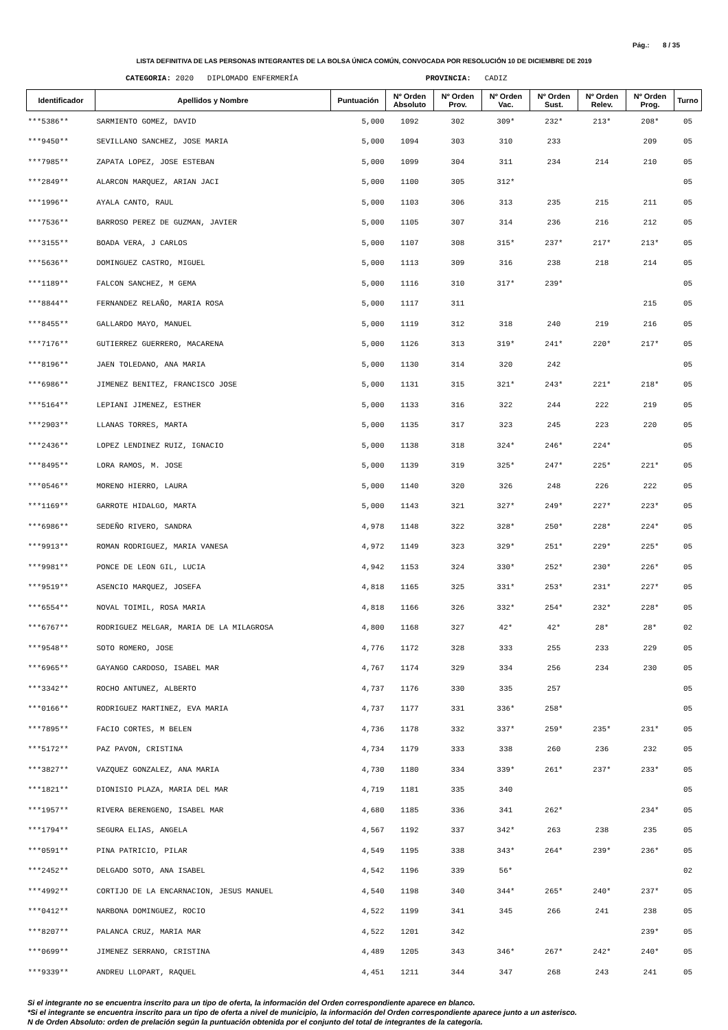Pág.: 8 / 35
LISTA DEFINITIVA DE LAS PERSONAS INTEGRANTES DE LA BOLSA ÚNICA COMÚN, CONVOCADA POR RESOLUCIÓN 10 DE DICIEMBRE DE 2019
CATEGORIA: 2020 DIPLOMADO ENFERMERÍA PROVINCIA: CADIZ
| Identificador | Apellidos y Nombre | Puntuación | Nº Orden Absoluto | Nº Orden Prov. | Nº Orden Vac. | Nº Orden Sust. | Nº Orden Relev. | Nº Orden Prog. | Turno |
| --- | --- | --- | --- | --- | --- | --- | --- | --- | --- |
| ***5386** | SARMIENTO GOMEZ, DAVID | 5,000 | 1092 | 302 | 309* | 232* | 213* | 208* | 05 |
| ***9450** | SEVILLANO SANCHEZ, JOSE MARIA | 5,000 | 1094 | 303 | 310 | 233 | | 209 | 05 |
| ***7985** | ZAPATA LOPEZ, JOSE ESTEBAN | 5,000 | 1099 | 304 | 311 | 234 | 214 | 210 | 05 |
| ***2849** | ALARCON MARQUEZ, ARIAN JACI | 5,000 | 1100 | 305 | 312* | | | | 05 |
| ***1996** | AYALA CANTO, RAUL | 5,000 | 1103 | 306 | 313 | 235 | 215 | 211 | 05 |
| ***7536** | BARROSO PEREZ DE GUZMAN, JAVIER | 5,000 | 1105 | 307 | 314 | 236 | 216 | 212 | 05 |
| ***3155** | BOADA VERA, J CARLOS | 5,000 | 1107 | 308 | 315* | 237* | 217* | 213* | 05 |
| ***5636** | DOMINGUEZ CASTRO, MIGUEL | 5,000 | 1113 | 309 | 316 | 238 | 218 | 214 | 05 |
| ***1189** | FALCON SANCHEZ, M GEMA | 5,000 | 1116 | 310 | 317* | 239* | | | 05 |
| ***8844** | FERNANDEZ RELAÑO, MARIA ROSA | 5,000 | 1117 | 311 | | | | 215 | 05 |
| ***8455** | GALLARDO MAYO, MANUEL | 5,000 | 1119 | 312 | 318 | 240 | 219 | 216 | 05 |
| ***7176** | GUTIERREZ GUERRERO, MACARENA | 5,000 | 1126 | 313 | 319* | 241* | 220* | 217* | 05 |
| ***8196** | JAEN TOLEDANO, ANA MARIA | 5,000 | 1130 | 314 | 320 | 242 | | | 05 |
| ***6986** | JIMENEZ BENITEZ, FRANCISCO JOSE | 5,000 | 1131 | 315 | 321* | 243* | 221* | 218* | 05 |
| ***5164** | LEPIANI JIMENEZ, ESTHER | 5,000 | 1133 | 316 | 322 | 244 | 222 | 219 | 05 |
| ***2903** | LLANAS TORRES, MARTA | 5,000 | 1135 | 317 | 323 | 245 | 223 | 220 | 05 |
| ***2436** | LOPEZ LENDINEZ RUIZ, IGNACIO | 5,000 | 1138 | 318 | 324* | 246* | 224* | | 05 |
| ***8495** | LORA RAMOS, M. JOSE | 5,000 | 1139 | 319 | 325* | 247* | 225* | 221* | 05 |
| ***0546** | MORENO HIERRO, LAURA | 5,000 | 1140 | 320 | 326 | 248 | 226 | 222 | 05 |
| ***1169** | GARROTE HIDALGO, MARTA | 5,000 | 1143 | 321 | 327* | 249* | 227* | 223* | 05 |
| ***6986** | SEDEÑO RIVERO, SANDRA | 4,978 | 1148 | 322 | 328* | 250* | 228* | 224* | 05 |
| ***9913** | ROMAN RODRIGUEZ, MARIA VANESA | 4,972 | 1149 | 323 | 329* | 251* | 229* | 225* | 05 |
| ***9981** | PONCE DE LEON GIL, LUCIA | 4,942 | 1153 | 324 | 330* | 252* | 230* | 226* | 05 |
| ***9519** | ASENCIO MARQUEZ, JOSEFA | 4,818 | 1165 | 325 | 331* | 253* | 231* | 227* | 05 |
| ***6554** | NOVAL TOIMIL, ROSA MARIA | 4,818 | 1166 | 326 | 332* | 254* | 232* | 228* | 05 |
| ***6767** | RODRIGUEZ MELGAR, MARIA DE LA MILAGROSA | 4,800 | 1168 | 327 | 42* | 42* | 28* | 28* | 02 |
| ***9548** | SOTO ROMERO, JOSE | 4,776 | 1172 | 328 | 333 | 255 | 233 | 229 | 05 |
| ***6965** | GAYANGO CARDOSO, ISABEL MAR | 4,767 | 1174 | 329 | 334 | 256 | 234 | 230 | 05 |
| ***3342** | ROCHO ANTUNEZ, ALBERTO | 4,737 | 1176 | 330 | 335 | 257 | | | 05 |
| ***0166** | RODRIGUEZ MARTINEZ, EVA MARIA | 4,737 | 1177 | 331 | 336* | 258* | | | 05 |
| ***7895** | FACIO CORTES, M BELEN | 4,736 | 1178 | 332 | 337* | 259* | 235* | 231* | 05 |
| ***5172** | PAZ PAVON, CRISTINA | 4,734 | 1179 | 333 | 338 | 260 | 236 | 232 | 05 |
| ***3827** | VAZQUEZ GONZALEZ, ANA MARIA | 4,730 | 1180 | 334 | 339* | 261* | 237* | 233* | 05 |
| ***1821** | DIONISIO PLAZA, MARIA DEL MAR | 4,719 | 1181 | 335 | 340 | | | | 05 |
| ***1957** | RIVERA BERENGENO, ISABEL MAR | 4,680 | 1185 | 336 | 341 | 262* | | 234* | 05 |
| ***1794** | SEGURA ELIAS, ANGELA | 4,567 | 1192 | 337 | 342* | 263 | 238 | 235 | 05 |
| ***0591** | PINA PATRICIO, PILAR | 4,549 | 1195 | 338 | 343* | 264* | 239* | 236* | 05 |
| ***2452** | DELGADO SOTO, ANA ISABEL | 4,542 | 1196 | 339 | 56* | | | | 02 |
| ***4992** | CORTIJO DE LA ENCARNACION, JESUS MANUEL | 4,540 | 1198 | 340 | 344* | 265* | 240* | 237* | 05 |
| ***0412** | NARBONA DOMINGUEZ, ROCIO | 4,522 | 1199 | 341 | 345 | 266 | 241 | 238 | 05 |
| ***8207** | PALANCA CRUZ, MARIA MAR | 4,522 | 1201 | 342 | | | | 239* | 05 |
| ***0699** | JIMENEZ SERRANO, CRISTINA | 4,489 | 1205 | 343 | 346* | 267* | 242* | 240* | 05 |
| ***9339** | ANDREU LLOPART, RAQUEL | 4,451 | 1211 | 344 | 347 | 268 | 243 | 241 | 05 |
Si el integrante no se encuentra inscrito para un tipo de oferta, la información del Orden correspondiente aparece en blanco.
*Si el integrante se encuentra inscrito para un tipo de oferta a nivel de municipio, la información del Orden correspondiente aparece junto a un asterisco.
N de Orden Absoluto: orden de prelación según la puntuación obtenida por el conjunto del total de integrantes de la categoría.